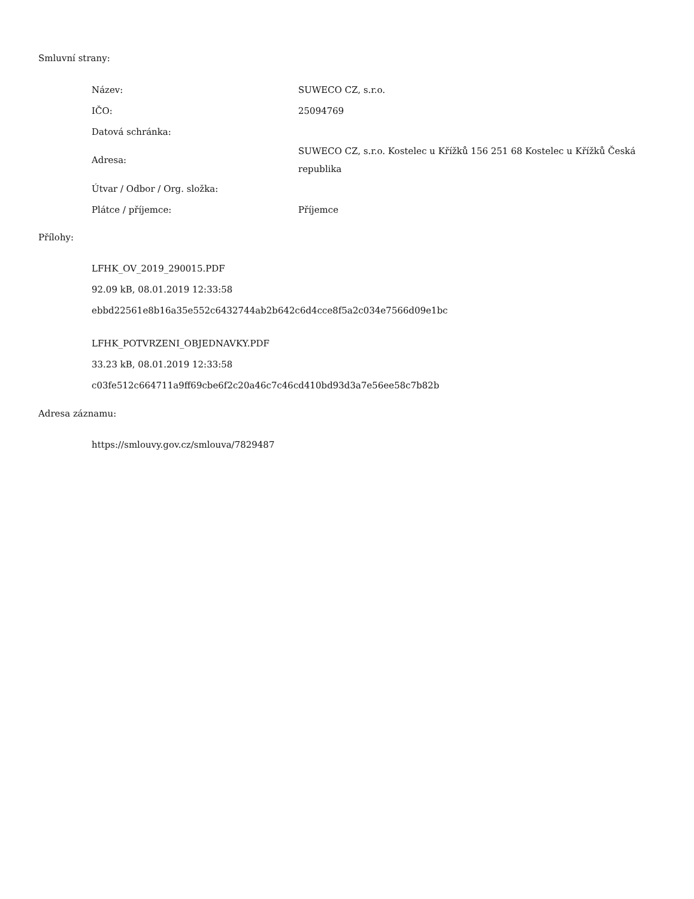Smluvní strany:
| Název: | SUWECO CZ, s.r.o. |
| IČO: | 25094769 |
| Datová schránka: | |
| Adresa: | SUWECO CZ, s.r.o. Kostelec u Křížků 156 251 68 Kostelec u Křížků Česká republika |
| Útvar / Odbor / Org. složka: | |
| Plátce / příjemce: | Příjemce |
Přílohy:
LFHK_OV_2019_290015.PDF
92.09 kB, 08.01.2019 12:33:58
ebbd22561e8b16a35e552c6432744ab2b642c6d4cce8f5a2c034e7566d09e1bc
LFHK_POTVRZENI_OBJEDNAVKY.PDF
33.23 kB, 08.01.2019 12:33:58
c03fe512c664711a9ff69cbe6f2c20a46c7c46cd410bd93d3a7e56ee58c7b82b
Adresa záznamu:
https://smlouvy.gov.cz/smlouva/7829487